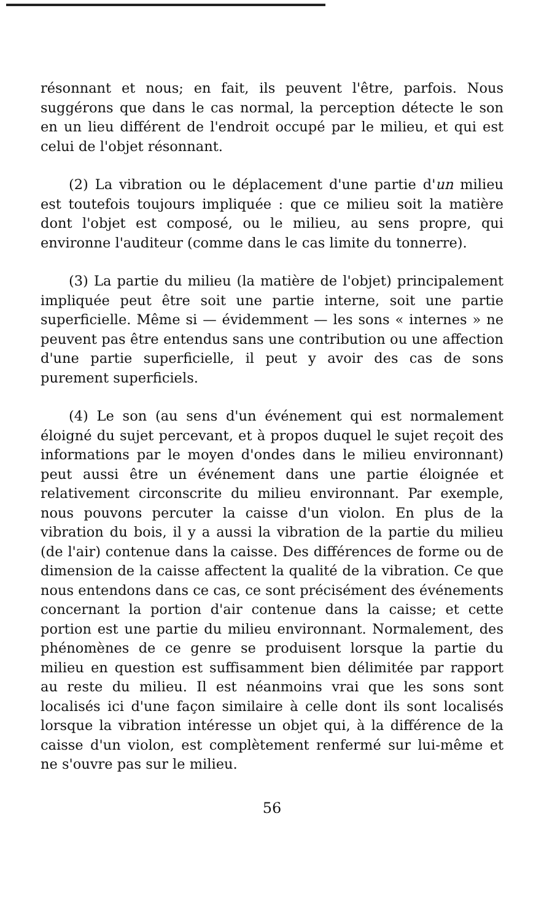résonnant et nous; en fait, ils peuvent l'être, parfois. Nous suggérons que dans le cas normal, la perception détecte le son en un lieu différent de l'endroit occupé par le milieu, et qui est celui de l'objet résonnant.
(2) La vibration ou le déplacement d'une partie d'un milieu est toutefois toujours impliquée : que ce milieu soit la matière dont l'objet est composé, ou le milieu, au sens propre, qui environne l'auditeur (comme dans le cas limite du tonnerre).
(3) La partie du milieu (la matière de l'objet) principalement impliquée peut être soit une partie interne, soit une partie superficielle. Même si — évidemment — les sons « internes » ne peuvent pas être entendus sans une contribution ou une affection d'une partie superficielle, il peut y avoir des cas de sons purement superficiels.
(4) Le son (au sens d'un événement qui est normalement éloigné du sujet percevant, et à propos duquel le sujet reçoit des informations par le moyen d'ondes dans le milieu environnant) peut aussi être un événement dans une partie éloignée et relativement circonscrite du milieu environnant. Par exemple, nous pouvons percuter la caisse d'un violon. En plus de la vibration du bois, il y a aussi la vibration de la partie du milieu (de l'air) contenue dans la caisse. Des différences de forme ou de dimension de la caisse affectent la qualité de la vibration. Ce que nous entendons dans ce cas, ce sont précisément des événements concernant la portion d'air contenue dans la caisse; et cette portion est une partie du milieu environnant. Normalement, des phénomènes de ce genre se produisent lorsque la partie du milieu en question est suffisamment bien délimitée par rapport au reste du milieu. Il est néanmoins vrai que les sons sont localisés ici d'une façon similaire à celle dont ils sont localisés lorsque la vibration intéresse un objet qui, à la différence de la caisse d'un violon, est complètement renfermé sur lui-même et ne s'ouvre pas sur le milieu.
56